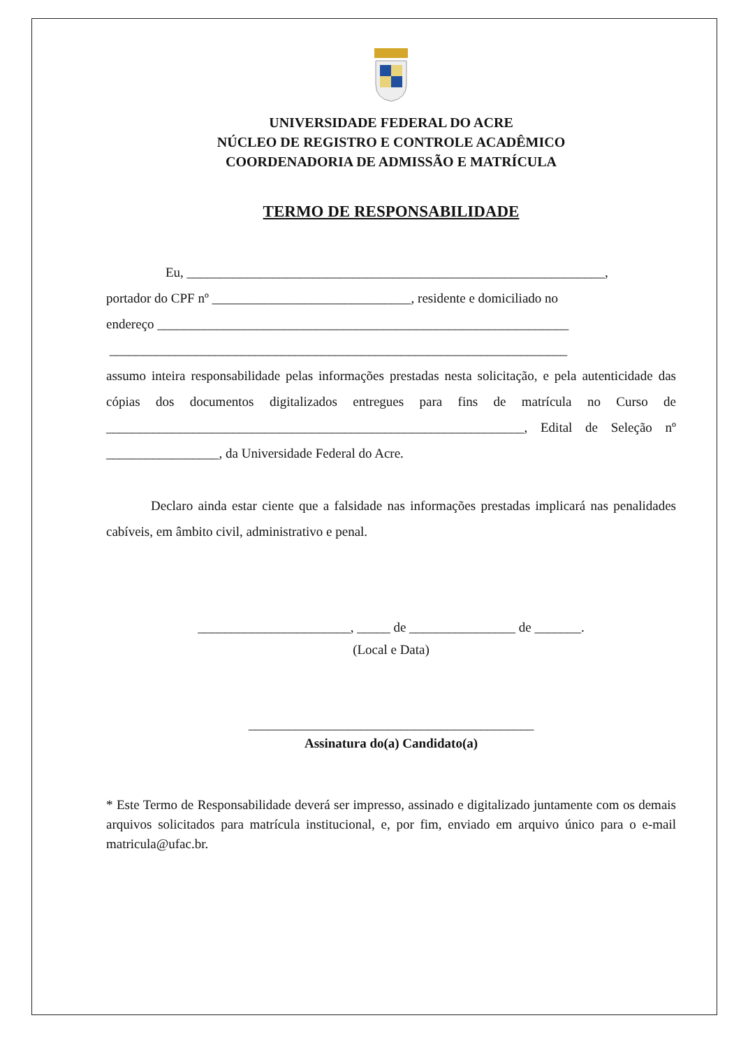UNIVERSIDADE FEDERAL DO ACRE
NÚCLEO DE REGISTRO E CONTROLE ACADÊMICO
COORDENADORIA DE ADMISSÃO E MATRÍCULA
TERMO DE RESPONSABILIDADE
Eu, _______________________________________________________________,
portador do CPF nº ______________________________, residente e domiciliado no
endereço ______________________________________________________________
_____________________________________________________________________
assumo inteira responsabilidade pelas informações prestadas nesta solicitação, e pela autenticidade das cópias dos documentos digitalizados entregues para fins de matrícula no Curso de _______________________________________________________________, Edital de Seleção nº _________________, da Universidade Federal do Acre.
Declaro ainda estar ciente que a falsidade nas informações prestadas implicará nas penalidades cabíveis, em âmbito civil, administrativo e penal.
_______________________, _____ de ________________ de _______.
(Local e Data)
___________________________________________
Assinatura do(a) Candidato(a)
* Este Termo de Responsabilidade deverá ser impresso, assinado e digitalizado juntamente com os demais arquivos solicitados para matrícula institucional, e, por fim, enviado em arquivo único para o e-mail matricula@ufac.br.